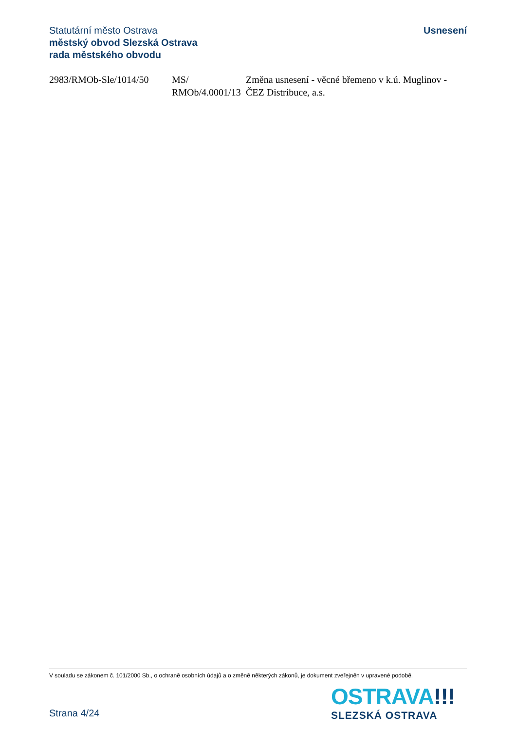Statutární město Ostrava
městský obvod Slezská Ostrava
rada městského obvodu
Usnesení
| 2983/RMOb-Sle/1014/50 | MS/ RMOb/4.0001/13 | Změna usnesení - věcné břemeno v k.ú. Muglinov - ČEZ Distribuce, a.s. |
V souladu se zákonem č. 101/2000 Sb., o ochraně osobních údajů a o změně některých zákonů, je dokument zveřejněn v upravené podobě.
Strana 4/24
OSTRAVA!!!
SLEZSKÁ OSTRAVA